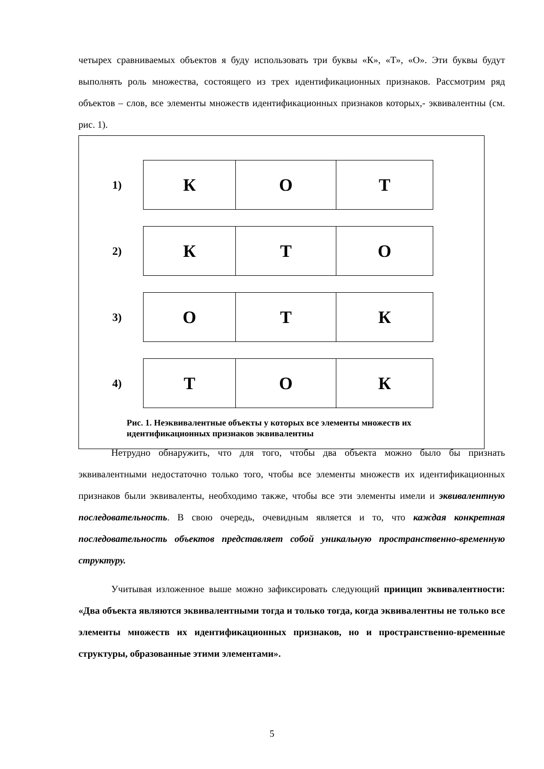четырех сравниваемых объектов я буду использовать три буквы «К», «Т», «О». Эти буквы будут выполнять роль множества, состоящего из трех идентификационных признаков. Рассмотрим ряд объектов – слов, все элементы множеств идентификационных признаков которых,- эквивалентны (см. рис. 1).
1)
| К | О | Т |
2)
| К | Т | О |
3)
| О | Т | К |
4)
| Т | О | К |
Рис. 1. Неэквивалентные объекты у которых все элементы множеств их идентификационных признаков эквивалентны
Нетрудно обнаружить, что для того, чтобы два объекта можно было бы признать эквивалентными недостаточно только того, чтобы все элементы множеств их идентификационных признаков были эквиваленты, необходимо также, чтобы все эти элементы имели и эквивалентную последовательность. В свою очередь, очевидным является и то, что каждая конкретная последовательность объектов представляет собой уникальную пространственно-временную структуру.
Учитывая изложенное выше можно зафиксировать следующий принцип эквивалентности: «Два объекта являются эквивалентными тогда и только тогда, когда эквивалентны не только все элементы множеств их идентификационных признаков, но и пространственно-временные структуры, образованные этими элементами».
5